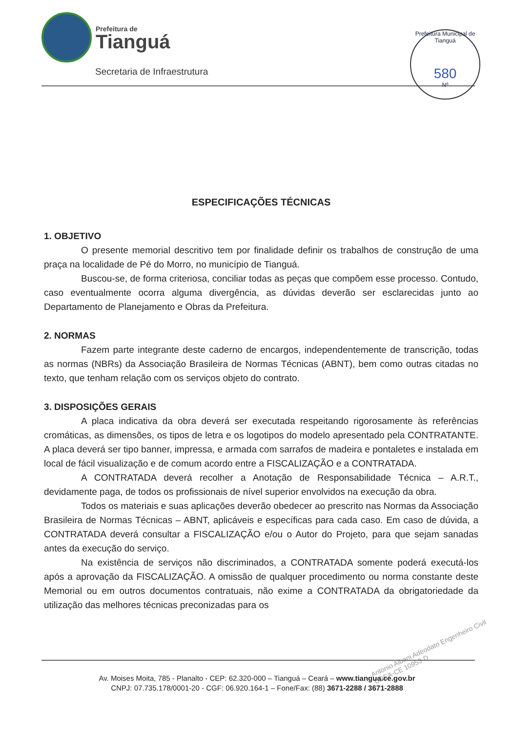Prefeitura de
Tianguá
Secretaria de Infraestrutura
Prefeitura Municipal de Tianguá
580
Nº
ESPECIFICAÇÕES TÉCNICAS
1. OBJETIVO
O presente memorial descritivo tem por finalidade definir os trabalhos de construção de uma praça na localidade de Pé do Morro, no município de Tianguá.
Buscou-se, de forma criteriosa, conciliar todas as peças que compõem esse processo. Contudo, caso eventualmente ocorra alguma divergência, as dúvidas deverão ser esclarecidas junto ao Departamento de Planejamento e Obras da Prefeitura.
2. NORMAS
Fazem parte integrante deste caderno de encargos, independentemente de transcrição, todas as normas (NBRs) da Associação Brasileira de Normas Técnicas (ABNT), bem como outras citadas no texto, que tenham relação com os serviços objeto do contrato.
3. DISPOSIÇÕES GERAIS
A placa indicativa da obra deverá ser executada respeitando rigorosamente às referências cromáticas, as dimensões, os tipos de letra e os logotipos do modelo apresentado pela CONTRATANTE. A placa deverá ser tipo banner, impressa, e armada com sarrafos de madeira e pontaletes e instalada em local de fácil visualização e de comum acordo entre a FISCALIZAÇÃO e a CONTRATADA.
A CONTRATADA deverá recolher a Anotação de Responsabilidade Técnica – A.R.T., devidamente paga, de todos os profissionais de nível superior envolvidos na execução da obra.
Todos os materiais e suas aplicações deverão obedecer ao prescrito nas Normas da Associação Brasileira de Normas Técnicas – ABNT, aplicáveis e específicas para cada caso. Em caso de dúvida, a CONTRATADA deverá consultar a FISCALIZAÇÃO e/ou o Autor do Projeto, para que sejam sanadas antes da execução do serviço.
Na existência de serviços não discriminados, a CONTRATADA somente poderá executá-los após a aprovação da FISCALIZAÇÃO. A omissão de qualquer procedimento ou norma constante deste Memorial ou em outros documentos contratuais, não exime a CONTRATADA da obrigatoriedade da utilização das melhores técnicas preconizadas para os
Antonio Albani Adeodato Engenheiro Civil CREA-CE 10953-D
Av. Moises Moita, 785 - Planalto - CEP: 62.320-000 – Tianguá – Ceará – www.tiangua.ce.gov.br
CNPJ: 07.735.178/0001-20 - CGF: 06.920.164-1 – Fone/Fax: (88) 3671-2288 / 3671-2888